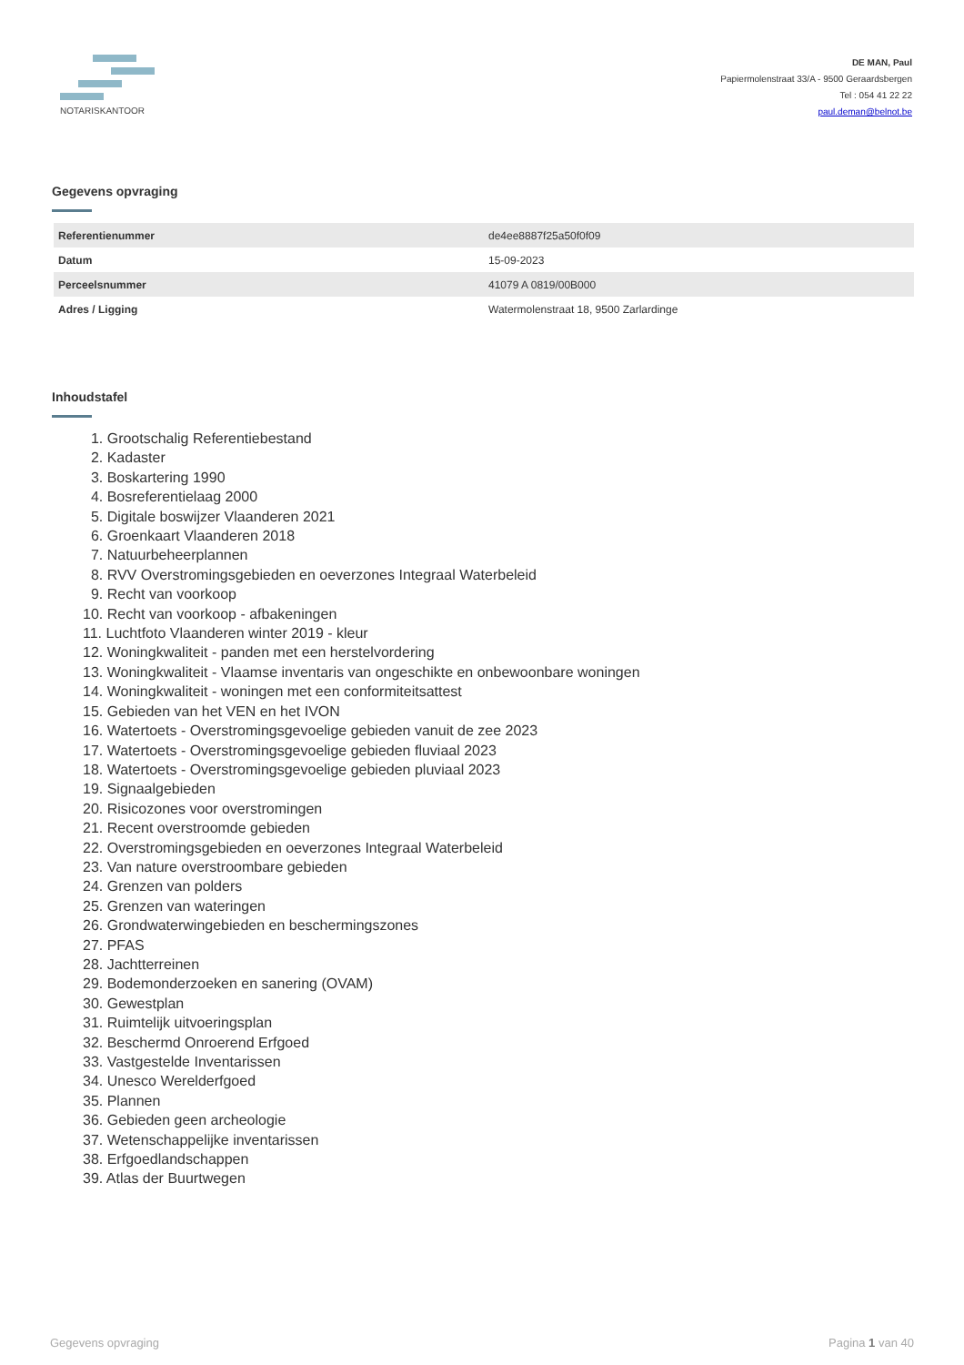NOTARISKANTOOR
DE MAN, Paul
Papiermolenstraat 33/A - 9500 Geraardsbergen
Tel : 054 41 22 22
paul.deman@belnot.be
Gegevens opvraging
| Referentienummer | de4ee8887f25a50f0f09 |
| Datum | 15-09-2023 |
| Perceelsnummer | 41079 A 0819/00B000 |
| Adres / Ligging | Watermolenstraat 18, 9500 Zarlardinge |
Inhoudstafel
1. Grootschalig Referentiebestand
2. Kadaster
3. Boskartering 1990
4. Bosreferentielaag 2000
5. Digitale boswijzer Vlaanderen 2021
6. Groenkaart Vlaanderen 2018
7. Natuurbeheerplannen
8. RVV Overstromingsgebieden en oeverzones Integraal Waterbeleid
9. Recht van voorkoop
10. Recht van voorkoop - afbakeningen
11. Luchtfoto Vlaanderen winter 2019 - kleur
12. Woningkwaliteit - panden met een herstelvordering
13. Woningkwaliteit - Vlaamse inventaris van ongeschikte en onbewoonbare woningen
14. Woningkwaliteit - woningen met een conformiteitsattest
15. Gebieden van het VEN en het IVON
16. Watertoets - Overstromingsgevoelige gebieden vanuit de zee 2023
17. Watertoets - Overstromingsgevoelige gebieden fluviaal 2023
18. Watertoets - Overstromingsgevoelige gebieden pluviaal 2023
19. Signaalgebieden
20. Risicozones voor overstromingen
21. Recent overstroomde gebieden
22. Overstromingsgebieden en oeverzones Integraal Waterbeleid
23. Van nature overstroombare gebieden
24. Grenzen van polders
25. Grenzen van wateringen
26. Grondwaterwingebieden en beschermingszones
27. PFAS
28. Jachtterreinen
29. Bodemonderzoeken en sanering (OVAM)
30. Gewestplan
31. Ruimtelijk uitvoeringsplan
32. Beschermd Onroerend Erfgoed
33. Vastgestelde Inventarissen
34. Unesco Werelderfgoed
35. Plannen
36. Gebieden geen archeologie
37. Wetenschappelijke inventarissen
38. Erfgoedlandschappen
39. Atlas der Buurtwegen
Gegevens opvraging Pagina 1 van 40